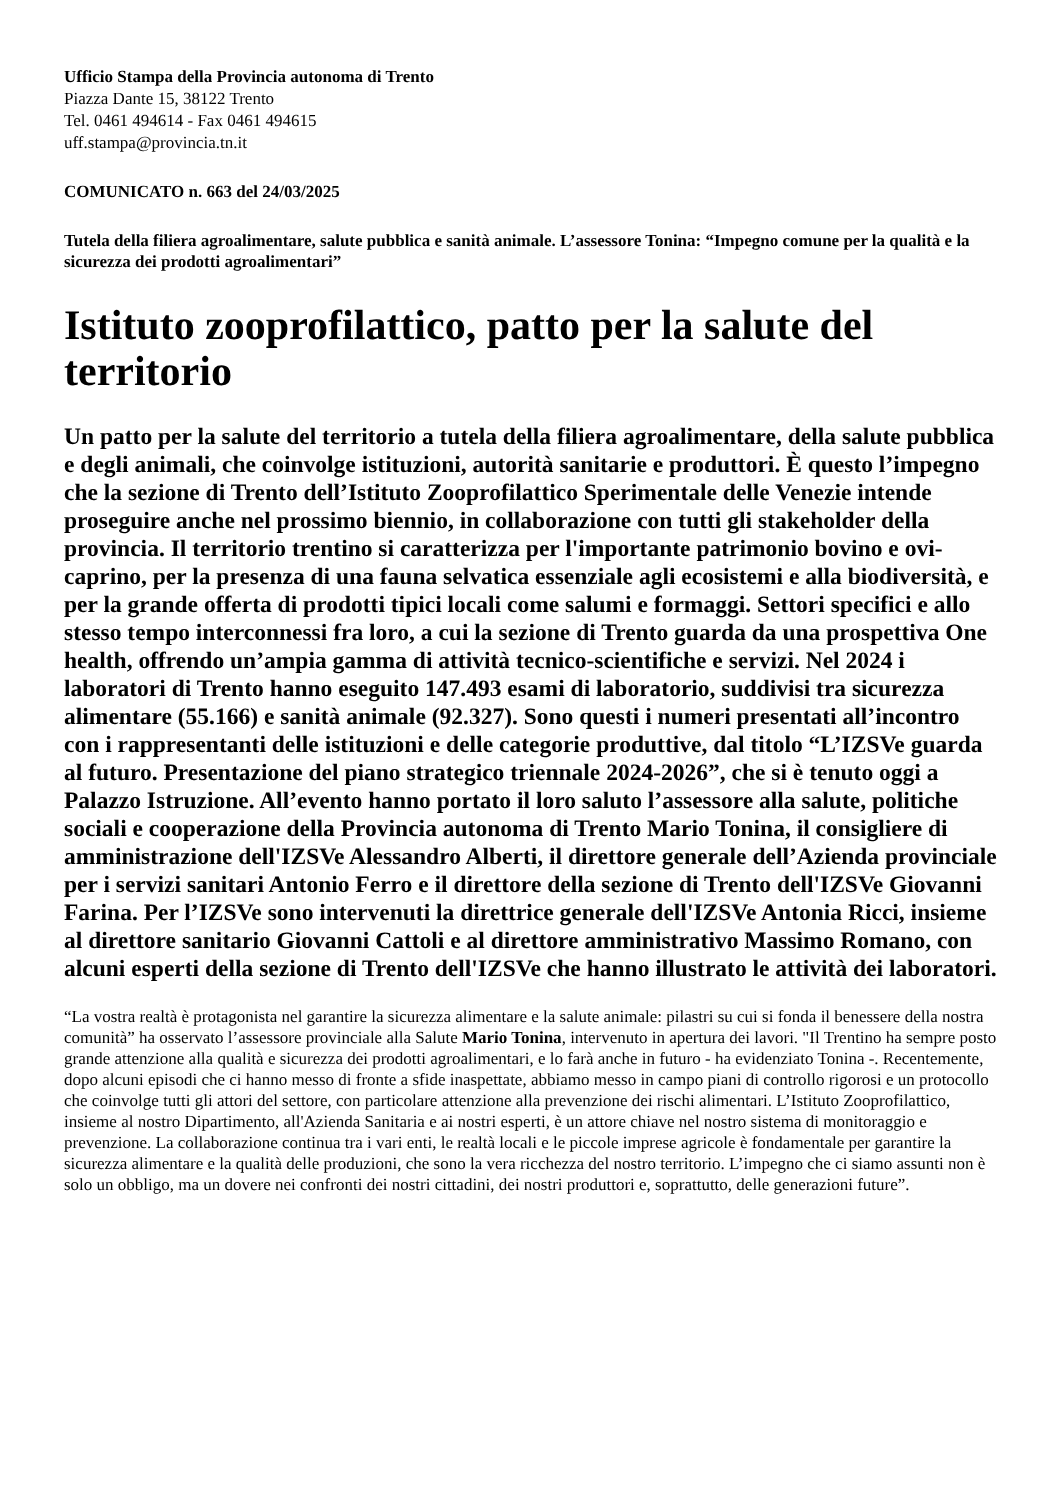Ufficio Stampa della Provincia autonoma di Trento
Piazza Dante 15, 38122 Trento
Tel. 0461 494614 - Fax 0461 494615
uff.stampa@provincia.tn.it
COMUNICATO n. 663 del 24/03/2025
Tutela della filiera agroalimentare, salute pubblica e sanità animale. L’assessore Tonina: “Impegno comune per la qualità e la sicurezza dei prodotti agroalimentari”
Istituto zooprofilattico, patto per la salute del territorio
Un patto per la salute del territorio a tutela della filiera agroalimentare, della salute pubblica e degli animali, che coinvolge istituzioni, autorità sanitarie e produttori. È questo l’impegno che la sezione di Trento dell’Istituto Zooprofilattico Sperimentale delle Venezie intende proseguire anche nel prossimo biennio, in collaborazione con tutti gli stakeholder della provincia. Il territorio trentino si caratterizza per l'importante patrimonio bovino e ovi-caprino, per la presenza di una fauna selvatica essenziale agli ecosistemi e alla biodiversità, e per la grande offerta di prodotti tipici locali come salumi e formaggi. Settori specifici e allo stesso tempo interconnessi fra loro, a cui la sezione di Trento guarda da una prospettiva One health, offrendo un’ampia gamma di attività tecnico-scientifiche e servizi. Nel 2024 i laboratori di Trento hanno eseguito 147.493 esami di laboratorio, suddivisi tra sicurezza alimentare (55.166) e sanità animale (92.327). Sono questi i numeri presentati all’incontro con i rappresentanti delle istituzioni e delle categorie produttive, dal titolo “L’IZSVe guarda al futuro. Presentazione del piano strategico triennale 2024-2026”, che si è tenuto oggi a Palazzo Istruzione. All’evento hanno portato il loro saluto l’assessore alla salute, politiche sociali e cooperazione della Provincia autonoma di Trento Mario Tonina, il consigliere di amministrazione dell'IZSVe Alessandro Alberti, il direttore generale dell’Azienda provinciale per i servizi sanitari Antonio Ferro e il direttore della sezione di Trento dell'IZSVe Giovanni Farina. Per l’IZSVe sono intervenuti la direttrice generale dell'IZSVe Antonia Ricci, insieme al direttore sanitario Giovanni Cattoli e al direttore amministrativo Massimo Romano, con alcuni esperti della sezione di Trento dell'IZSVe che hanno illustrato le attività dei laboratori.
“La vostra realtà è protagonista nel garantire la sicurezza alimentare e la salute animale: pilastri su cui si fonda il benessere della nostra comunità” ha osservato l’assessore provinciale alla Salute Mario Tonina, intervenuto in apertura dei lavori. "Il Trentino ha sempre posto grande attenzione alla qualità e sicurezza dei prodotti agroalimentari, e lo farà anche in futuro - ha evidenziato Tonina -. Recentemente, dopo alcuni episodi che ci hanno messo di fronte a sfide inaspettate, abbiamo messo in campo piani di controllo rigorosi e un protocollo che coinvolge tutti gli attori del settore, con particolare attenzione alla prevenzione dei rischi alimentari. L’Istituto Zooprofilattico, insieme al nostro Dipartimento, all'Azienda Sanitaria e ai nostri esperti, è un attore chiave nel nostro sistema di monitoraggio e prevenzione. La collaborazione continua tra i vari enti, le realtà locali e le piccole imprese agricole è fondamentale per garantire la sicurezza alimentare e la qualità delle produzioni, che sono la vera ricchezza del nostro territorio. L’impegno che ci siamo assunti non è solo un obbligo, ma un dovere nei confronti dei nostri cittadini, dei nostri produttori e, soprattutto, delle generazioni future”.